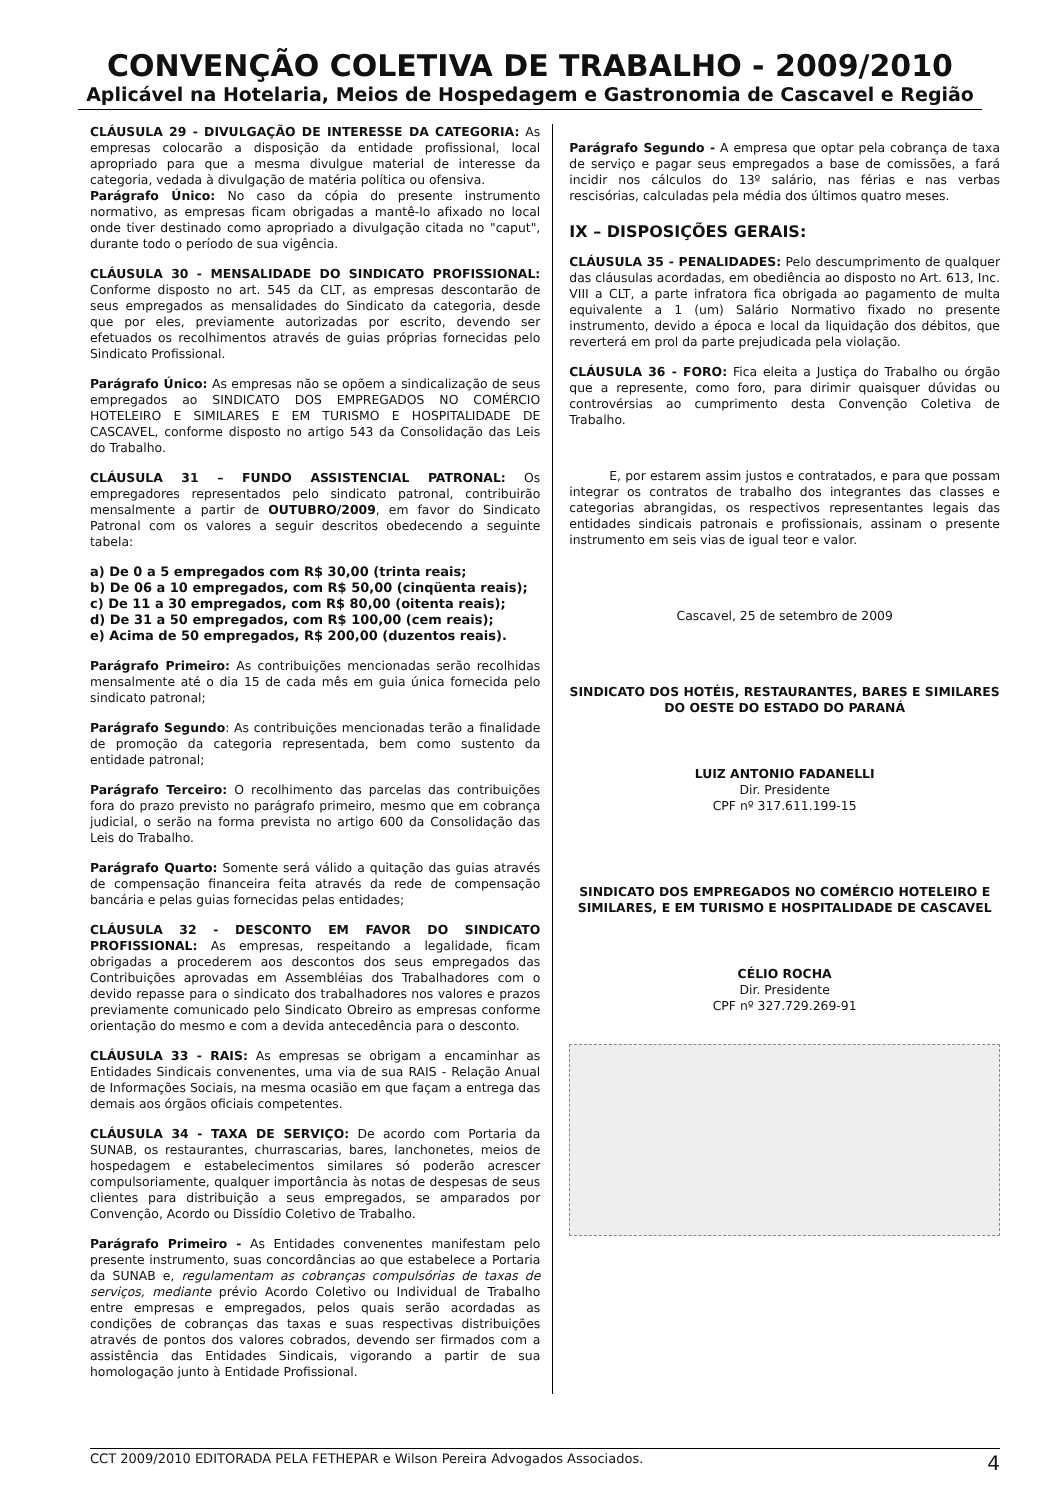CONVENÇÃO COLETIVA DE TRABALHO - 2009/2010
Aplicável na Hotelaria, Meios de Hospedagem e Gastronomia de Cascavel e Região
CLÁUSULA 29 - DIVULGAÇÃO DE INTERESSE DA CATEGORIA: As empresas colocarão a disposição da entidade profissional, local apropriado para que a mesma divulgue material de interesse da categoria, vedada à divulgação de matéria política ou ofensiva.
Parágrafo Único: No caso da cópia do presente instrumento normativo, as empresas ficam obrigadas a mantê-lo afixado no local onde tiver destinado como apropriado a divulgação citada no "caput", durante todo o período de sua vigência.
CLÁUSULA 30 - MENSALIDADE DO SINDICATO PROFISSIONAL: Conforme disposto no art. 545 da CLT, as empresas descontarão de seus empregados as mensalidades do Sindicato da categoria, desde que por eles, previamente autorizadas por escrito, devendo ser efetuados os recolhimentos através de guias próprias fornecidas pelo Sindicato Profissional.
Parágrafo Único: As empresas não se opõem a sindicalização de seus empregados ao SINDICATO DOS EMPREGADOS NO COMÉRCIO HOTELEIRO E SIMILARES E EM TURISMO E HOSPITALIDADE DE CASCAVEL, conforme disposto no artigo 543 da Consolidação das Leis do Trabalho.
CLÁUSULA 31 – FUNDO ASSISTENCIAL PATRONAL: Os empregadores representados pelo sindicato patronal, contribuirão mensalmente a partir de OUTUBRO/2009, em favor do Sindicato Patronal com os valores a seguir descritos obedecendo a seguinte tabela:
a) De 0 a 5 empregados com R$ 30,00 (trinta reais;
b) De 06 a 10 empregados, com R$ 50,00 (cinqüenta reais);
c) De 11 a 30 empregados, com R$ 80,00 (oitenta reais);
d) De 31 a 50 empregados, com R$ 100,00 (cem reais);
e) Acima de 50 empregados, R$ 200,00 (duzentos reais).
Parágrafo Primeiro: As contribuições mencionadas serão recolhidas mensalmente até o dia 15 de cada mês em guia única fornecida pelo sindicato patronal;
Parágrafo Segundo: As contribuições mencionadas terão a finalidade de promoção da categoria representada, bem como sustento da entidade patronal;
Parágrafo Terceiro: O recolhimento das parcelas das contribuições fora do prazo previsto no parágrafo primeiro, mesmo que em cobrança judicial, o serão na forma prevista no artigo 600 da Consolidação das Leis do Trabalho.
Parágrafo Quarto: Somente será válido a quitação das guias através de compensação financeira feita através da rede de compensação bancária e pelas guias fornecidas pelas entidades;
CLÁUSULA 32 - DESCONTO EM FAVOR DO SINDICATO PROFISSIONAL: As empresas, respeitando a legalidade, ficam obrigadas a procederem aos descontos dos seus empregados das Contribuições aprovadas em Assembléias dos Trabalhadores com o devido repasse para o sindicato dos trabalhadores nos valores e prazos previamente comunicado pelo Sindicato Obreiro as empresas conforme orientação do mesmo e com a devida antecedência para o desconto.
CLÁUSULA 33 - RAIS: As empresas se obrigam a encaminhar as Entidades Sindicais convenentes, uma via de sua RAIS - Relação Anual de Informações Sociais, na mesma ocasião em que façam a entrega das demais aos órgãos oficiais competentes.
CLÁUSULA 34 - TAXA DE SERVIÇO: De acordo com Portaria da SUNAB, os restaurantes, churrascarias, bares, lanchonetes, meios de hospedagem e estabelecimentos similares só poderão acrescer compulsoriamente, qualquer importância às notas de despesas de seus clientes para distribuição a seus empregados, se amparados por Convenção, Acordo ou Dissídio Coletivo de Trabalho.
Parágrafo Primeiro - As Entidades convenentes manifestam pelo presente instrumento, suas concordâncias ao que estabelece a Portaria da SUNAB e, regulamentam as cobranças compulsórias de taxas de serviços, mediante prévio Acordo Coletivo ou Individual de Trabalho entre empresas e empregados, pelos quais serão acordadas as condições de cobranças das taxas e suas respectivas distribuições através de pontos dos valores cobrados, devendo ser firmados com a assistência das Entidades Sindicais, vigorando a partir de sua homologação junto à Entidade Profissional.
Parágrafo Segundo - A empresa que optar pela cobrança de taxa de serviço e pagar seus empregados a base de comissões, a fará incidir nos cálculos do 13º salário, nas férias e nas verbas rescisórias, calculadas pela média dos últimos quatro meses.
IX – DISPOSIÇÕES GERAIS:
CLÁUSULA 35 - PENALIDADES: Pelo descumprimento de qualquer das cláusulas acordadas, em obediência ao disposto no Art. 613, Inc. VIII a CLT, a parte infratora fica obrigada ao pagamento de multa equivalente a 1 (um) Salário Normativo fixado no presente instrumento, devido a época e local da liquidação dos débitos, que reverterá em prol da parte prejudicada pela violação.
CLÁUSULA 36 - FORO: Fica eleita a Justiça do Trabalho ou órgão que a represente, como foro, para dirimir quaisquer dúvidas ou controvérsias ao cumprimento desta Convenção Coletiva de Trabalho.
E, por estarem assim justos e contratados, e para que possam integrar os contratos de trabalho dos integrantes das classes e categorias abrangidas, os respectivos representantes legais das entidades sindicais patronais e profissionais, assinam o presente instrumento em seis vias de igual teor e valor.
Cascavel, 25 de setembro de 2009
SINDICATO DOS HOTÉIS, RESTAURANTES, BARES E SIMILARES DO OESTE DO ESTADO DO PARANÁ
LUIZ ANTONIO FADANELLI
Dir. Presidente
CPF nº 317.611.199-15
SINDICATO DOS EMPREGADOS NO COMÉRCIO HOTELEIRO E SIMILARES, E EM TURISMO E HOSPITALIDADE DE CASCAVEL
CÉLIO ROCHA
Dir. Presidente
CPF nº 327.729.269-91
CCT 2009/2010 EDITORADA PELA FETHEPAR e Wilson Pereira Advogados Associados. 4